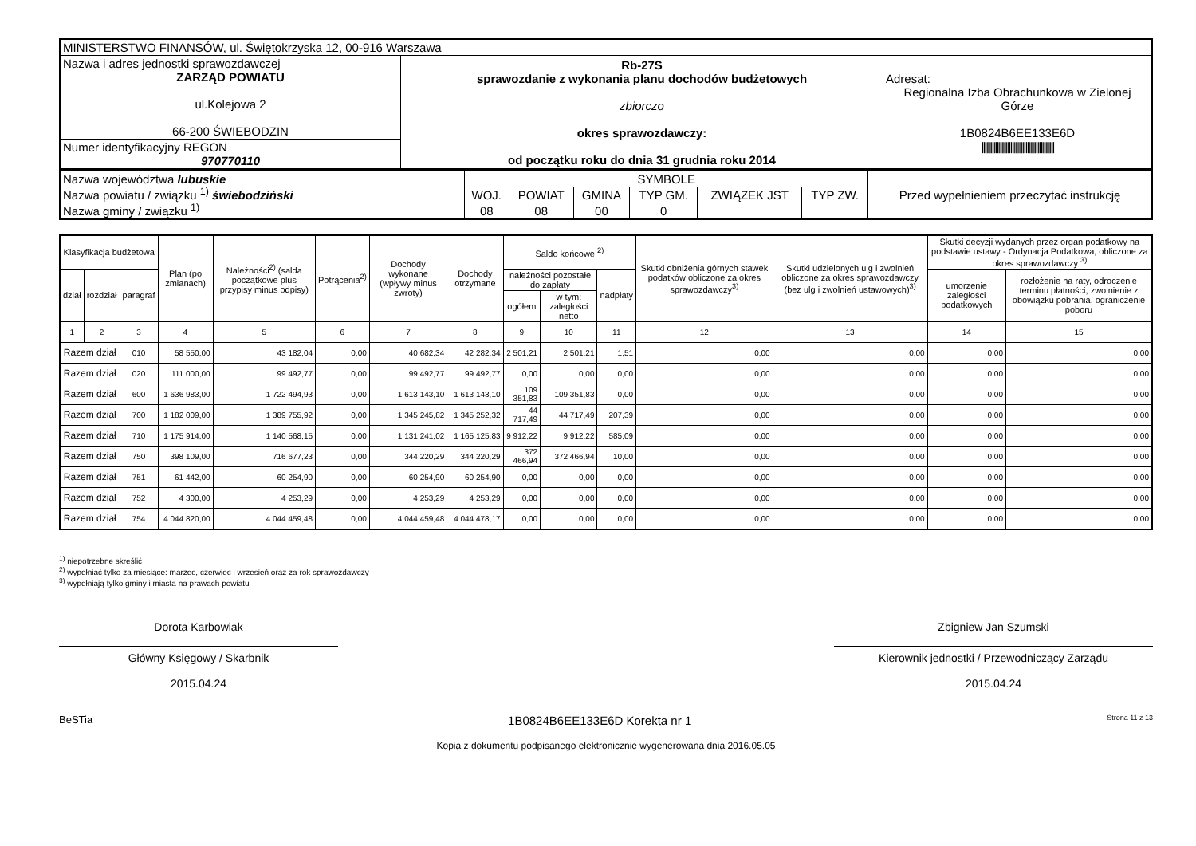| MINISTERSTWO FINANSÓW, ul. Świętokrzyska 12, 00-916 Warszawa | | |
| Nazwa i adres jednostki sprawozdawczej ZARZĄD POWIATU ul.Kolejowa 2 66-200 ŚWIEBODZIN | Rb-27S sprawozdanie z wykonania planu dochodów budżetowych zbiorczo okres sprawozdawczy: od początku roku do dnia 31 grudnia roku 2014 | Adresat: Regionalna Izba Obrachunkowa w Zielonej Górze 1B0824B6EE133E6D //////////////////////////////////////////////// |
| Numer identyfikacyjny REGON 970770110 | | |
| Nazwa województwa lubuskie Nazwa powiatu / związku <sup>1)</sup> świebodziński Nazwa gminy / związku <sup>1)</sup> | SYMBOLE | | | | | | Przed wypełnieniem przeczytać instrukcję |
| | WOJ. | POWIAT | GMINA | TYP GM. | ZWIĄZEK JST | TYP ZW. | |
| | 08 | 08 | 00 | 0 | | | |
| Klasyfikacja budżetowa | | | Plan (po zmianach) | Należności<sup>2)</sup> (salda początkowe plus przypisy minus odpisy) | Potrącenia<sup>2)</sup> | Dochody wykonane (wpływy minus zwroty) | Dochody otrzymane | Saldo końcowe <sup>2)</sup> | | | Skutki obniżenia górnych stawek podatków obliczone za okres sprawozdawczy<sup>3)</sup> | Skutki udzielonych ulg i zwolnień obliczone za okres sprawozdawczy (bez ulg i zwolnień ustawowych)<sup>3)</sup> | Skutki decyzji wydanych przez organ podatkowy na podstawie ustawy - Ordynacja Podatkowa, obliczone za okres sprawozdawczy <sup>3)</sup> | |
| --- | --- | --- | --- | --- | --- | --- | --- | --- | --- | --- | --- | --- | --- | --- |
| dział | rozdział | paragraf | | | | | | należności pozostałe do zapłaty | | nadpłaty | | | umorzenie zaległości podatkowych | rozłożenie na raty, odroczenie terminu płatności, zwolnienie z obowiązku pobrania, ograniczenie poboru |
| | | | | | | | | ogółem | w tym: zaległości netto | | | | | |
| 1 | 2 | 3 | 4 | 5 | 6 | 7 | 8 | 9 | 10 | 11 | 12 | 13 | 14 | 15 |
| Razem dział | | 010 | 58 550,00 | 43 182,04 | 0,00 | 40 682,34 | 42 282,34 | 2 501,21 | 2 501,21 | 1,51 | 0,00 | 0,00 | 0,00 | 0,00 |
| Razem dział | | 020 | 111 000,00 | 99 492,77 | 0,00 | 99 492,77 | 99 492,77 | 0,00 | 0,00 | 0,00 | 0,00 | 0,00 | 0,00 | 0,00 |
| Razem dział | | 600 | 1 636 983,00 | 1 722 494,93 | 0,00 | 1 613 143,10 | 1 613 143,10 | 109 351,83 | 109 351,83 | 0,00 | 0,00 | 0,00 | 0,00 | 0,00 |
| Razem dział | | 700 | 1 182 009,00 | 1 389 755,92 | 0,00 | 1 345 245,82 | 1 345 252,32 | 44 717,49 | 44 717,49 | 207,39 | 0,00 | 0,00 | 0,00 | 0,00 |
| Razem dział | | 710 | 1 175 914,00 | 1 140 568,15 | 0,00 | 1 131 241,02 | 1 165 125,83 | 9 912,22 | 9 912,22 | 585,09 | 0,00 | 0,00 | 0,00 | 0,00 |
| Razem dział | | 750 | 398 109,00 | 716 677,23 | 0,00 | 344 220,29 | 344 220,29 | 372 466,94 | 372 466,94 | 10,00 | 0,00 | 0,00 | 0,00 | 0,00 |
| Razem dział | | 751 | 61 442,00 | 60 254,90 | 0,00 | 60 254,90 | 60 254,90 | 0,00 | 0,00 | 0,00 | 0,00 | 0,00 | 0,00 | 0,00 |
| Razem dział | | 752 | 4 300,00 | 4 253,29 | 0,00 | 4 253,29 | 4 253,29 | 0,00 | 0,00 | 0,00 | 0,00 | 0,00 | 0,00 | 0,00 |
| Razem dział | | 754 | 4 044 820,00 | 4 044 459,48 | 0,00 | 4 044 459,48 | 4 044 478,17 | 0,00 | 0,00 | 0,00 | 0,00 | 0,00 | 0,00 | 0,00 |
<sup>1)</sup> niepotrzebne skreślić
<sup>2)</sup> wypełniać tylko za miesiące: marzec, czerwiec i wrzesień oraz za rok sprawozdawczy
<sup>3)</sup> wypełniają tylko gminy i miasta na prawach powiatu
Dorota Karbowiak
Główny Księgowy / Skarbnik
2015.04.24
Zbigniew Jan Szumski
Kierownik jednostki / Przewodniczący Zarządu
2015.04.24
BeSTia 1B0824B6EE133E6D Korekta nr 1 Strona 11 z 13
Kopia z dokumentu podpisanego elektronicznie wygenerowana dnia 2016.05.05